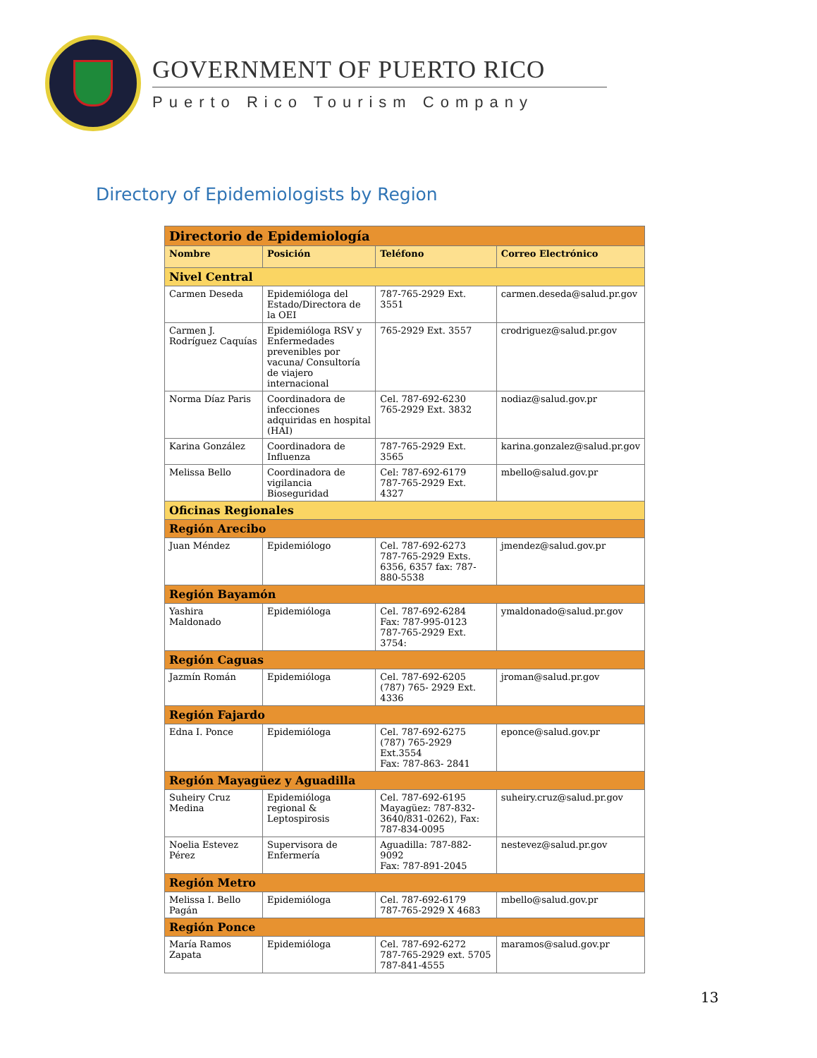GOVERNMENT OF PUERTO RICO
Puerto Rico Tourism Company
Directory of Epidemiologists by Region
| Directorio de Epidemiología | | | |
| Nombre | Posición | Teléfono | Correo Electrónico |
| Nivel Central | | | |
| Carmen Deseda | Epidemióloga del Estado/Directora de la OEI | 787-765-2929 Ext. 3551 | carmen.deseda@salud.pr.gov |
| Carmen J. Rodríguez Caquías | Epidemióloga RSV y Enfermedades prevenibles por vacuna/ Consultoría de viajero internacional | 765-2929 Ext. 3557 | crodriguez@salud.pr.gov |
| Norma Díaz Paris | Coordinadora de infecciones adquiridas en hospital (HAI) | Cel. 787-692-6230 765-2929 Ext. 3832 | nodiaz@salud.gov.pr |
| Karina González | Coordinadora de Influenza | 787-765-2929 Ext. 3565 | karina.gonzalez@salud.pr.gov |
| Melissa Bello | Coordinadora de vigilancia Bioseguridad | Cel: 787-692-6179 787-765-2929 Ext. 4327 | mbello@salud.gov.pr |
| Oficinas Regionales | | | |
| Región Arecibo | | | |
| Juan Méndez | Epidemiólogo | Cel. 787-692-6273 787-765-2929 Exts. 6356, 6357 fax: 787-880-5538 | jmendez@salud.gov.pr |
| Región Bayamón | | | |
| Yashira Maldonado | Epidemióloga | Cel. 787-692-6284 Fax: 787-995-0123 787-765-2929 Ext. 3754: | ymaldonado@salud.pr.gov |
| Región Caguas | | | |
| Jazmín Román | Epidemióloga | Cel. 787-692-6205 (787) 765- 2929 Ext. 4336 | jroman@salud.pr.gov |
| Región Fajardo | | | |
| Edna I. Ponce | Epidemióloga | Cel. 787-692-6275 (787) 765-2929 Ext.3554 Fax: 787-863- 2841 | eponce@salud.gov.pr |
| Región Mayagüez y Aguadilla | | | |
| Suheiry Cruz Medina | Epidemióloga regional & Leptospirosis | Cel. 787-692-6195 Mayagüez: 787-832-3640/831-0262), Fax: 787-834-0095 | suheiry.cruz@salud.pr.gov |
| Noelia Estevez Pérez | Supervisora de Enfermería | Aguadilla: 787-882-9092 Fax: 787-891-2045 | nestevez@salud.pr.gov |
| Región Metro | | | |
| Melissa I. Bello Pagán | Epidemióloga | Cel. 787-692-6179 787-765-2929 X 4683 | mbello@salud.gov.pr |
| Región Ponce | | | |
| María Ramos Zapata | Epidemióloga | Cel. 787-692-6272 787-765-2929 ext. 5705 787-841-4555 | maramos@salud.gov.pr |
13